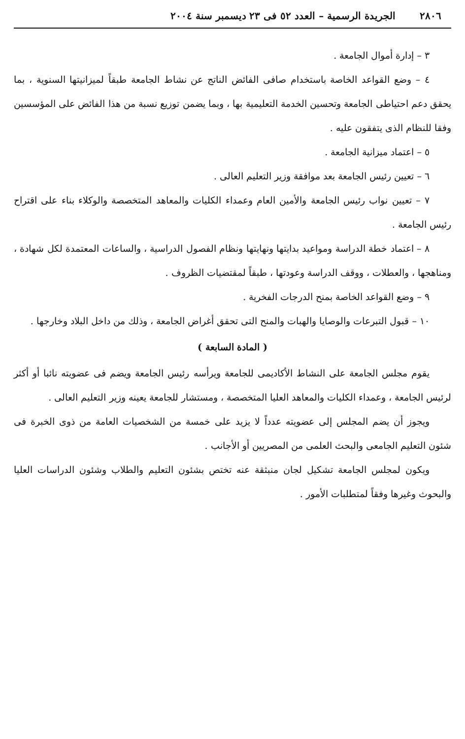٢٨٠٦ الجريدة الرسمية – العدد ٥٢ فى ٢٣ ديسمبر سنة ٢٠٠٤
٣ – إدارة أموال الجامعة .
٤ – وضع القواعد الخاصة باستخدام صافى الفائض الناتج عن نشاط الجامعة طبقاً لميزانيتها السنوية ، بما يحقق دعم احتياطى الجامعة وتحسين الخدمة التعليمية بها ، وبما يضمن توزيع نسبة من هذا الفائض على المؤسسين وفقا للنظام الذى يتفقون عليه .
٥ – اعتماد ميزانية الجامعة .
٦ – تعيين رئيس الجامعة بعد موافقة وزير التعليم العالى .
٧ – تعيين نواب رئيس الجامعة والأمين العام وعمداء الكليات والمعاهد المتخصصة والوكلاء بناء على اقتراح رئيس الجامعة .
٨ – اعتماد خطة الدراسة ومواعيد بدايتها ونهايتها ونظام الفصول الدراسية ، والساعات المعتمدة لكل شهادة ، ومناهجها ، والعطلات ، ووقف الدراسة وعودتها ، طبقاً لمقتضيات الظروف .
٩ – وضع القواعد الخاصة بمنح الدرجات الفخرية .
١٠ – قبول التبرعات والوصايا والهبات والمنح التى تحقق أغراض الجامعة ، وذلك من داخل البلاد وخارجها .
( المادة السابعة )
يقوم مجلس الجامعة على النشاط الأكاديمى للجامعة ويرأسه رئيس الجامعة ويضم فى عضويته نائبا أو أكثر لرئيس الجامعة ، وعمداء الكليات والمعاهد العليا المتخصصة ، ومستشار للجامعة يعينه وزير التعليم العالى .
ويجوز أن يضم المجلس إلى عضويته عدداً لا يزيد على خمسة من الشخصيات العامة من ذوى الخبرة فى شئون التعليم الجامعى والبحث العلمى من المصريين أو الأجانب .
ويكون لمجلس الجامعة تشكيل لجان منبثقة عنه تختص بشئون التعليم والطلاب وشئون الدراسات العليا والبحوث وغيرها وفقاً لمتطلبات الأمور .